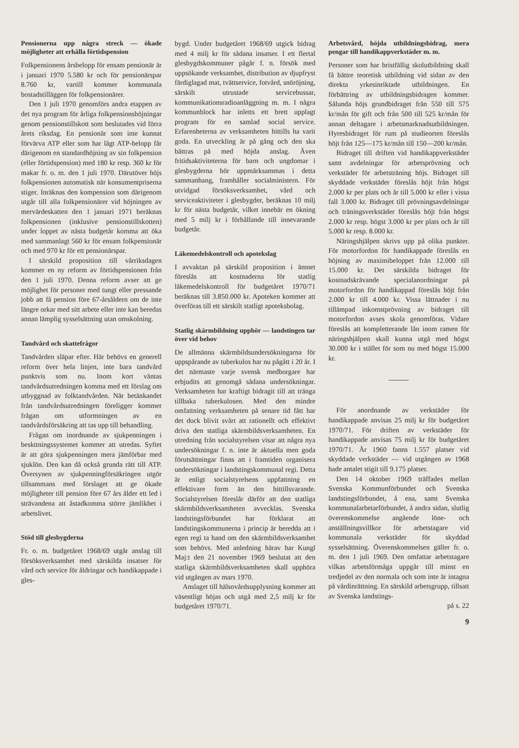Pensionerna upp några streck — ökade möjligheter att erhålla förtidspension
Folkpensionens årsbelopp för ensam pensionär är i januari 1970 5.580 kr och för pensionärspar 8.760 kr, vartill kommer kommunala bostadstilläggen för folkpensionärer.
Den 1 juli 1970 genomförs andra etappen av det nya program för årliga folkpensionshöjningar genom pensionstillskott som beslutades vid förra årets riksdag. En pensionär som inte kunnat förvärva ATP eller som har lågt ATP-belopp får därigenom en standardhöjning av sin folkpension (eller förtidspension) med 180 kr resp. 360 kr för makar fr. o. m. den 1 juli 1970. Därutöver höjs folkpensionen automatisk när konsumentpriserna stiger. Inräknas den kompension som därigenom utgår till alla folkpensionärer vid höjningen av mervärdeskatten den 1 januari 1971 beräknas folkpensionen (inklusive pensionstillskotten) under loppet av nästa budgetår komma att öka med sammanlagt 560 kr för ensam folkpensionär och med 970 kr för ett pensionärspar.
I särskild proposition till vårriksdagen kommer en ny reform av förtidspensionen från den 1 juli 1970. Denna reform avser att ge möjlighet för personer med tungt eller pressande jobb att få pension före 67-årsåldern om de inte längre orkar med sitt arbete eller inte kan beredas annan lämplig sysselsättning utan omskolning.
Tandvård och skattefrågor
Tandvården släpar efter. Här behövs en generell reform över hela linjen, inte bara tandvård punktvis som nu. Inom kort väntas tandvårdsutredningen komma med ett förslag om utbyggnad av folktandvården. När betänkandet från tandvårdsutredningen föreligger kommer frågan om utformningen av en tandvårdsförsäkring att tas upp till behandling.
Frågan om inordnande av sjukpenningen i beskttningssystemet kommer att utredas. Syftet är att göra sjukpenningen mera jämförbar med sjuklön. Den kan då också grunda rätt till ATP. Översynen av sjukpenningförsäkringen utgör tillsammans med förslaget att ge ökade möjligheter till pension före 67 års ålder ett led i strävandena att åstadkomma större jämlikhet i arbetslivet.
Stöd till glesbygderna
Fr. o. m. budgetåret 1968/69 utgår anslag till försöksverksamhet med särskilda insatser för vård och service för åldringar och handikappade i gles-
bygd. Under budgetåret 1968/69 utgick bidrag med 4 milj kr för sådana insatser. I ett flertal glesbygdskommuner pågår f. n. försök med uppsökande verksamhet, distribution av djupfryst färdiglagad mat, tvättservice, fotvård, snöröjning, särskilt utrustade servicebussar, kommunikationsradioanläggning m. m. I några kommunblock har inletts ett brett upplagt program för en samlad social service. Erfarenheterna av verksamheten hittills ha varit goda. En utveckling är på gång och den ska bättras på med höjda anslag. Även fritidsaktiviteterna för barn och ungdomar i glesbygderna bör uppmärksammas i detta sammanhang, framhåller socialministern. För utvidgad försöksverksamhet, vård och serviceaktiviteter i glesbygder, beräknas 10 milj kr för nästa budgetår, vilket innebär en ökning med 5 milj kr i förhållande till innevarande budgetår.
Läkemedelskontroll och apotekslag
I avvaktan på särskild proposition i ämnet föreslås att kostnaderna för statlig läkemedelskontroll för budgetåret 1970/71 beräknas till 3.850.000 kr. Apoteken kommer att överföras till ett särskilt statligt apoteksbolag.
Statlig skärmbildning upphör — landstingen tar över vid behov
De allmänna skärmbildsundersökningarna för uppspårande av tuberkulos har nu pågått i 20 år. I det närmaste varje svensk medborgare har erbjudits att genomgå sådana undersökningar. Verksamheten har kraftigt bidragit till att tränga tillbaka tuberkulosen. Med den mindre omfattning verksamheten på senare tid fått har det dock blivit svårt att rationellt och effektivt driva den statliga skärmbildsverksamheten. En utredning från socialstyrelsen visar att några nya undersökningar f. n. inte är aktuella men goda förutsättningar finns att i framtiden organisera undersökningar i landstingskommunal regi. Detta är enligt socialstyrelsens uppfattning en effektivare form än den hittillsvarande. Socialstyrelsen föreslår därför att den statliga skärmbildsverksamheten avvecklas. Svenska landstingsförbundet har förklarat att landstingskommunerna i princip är beredda att i egen regi ta hand om den skärmbildsverksamhet som behövs. Med anledning härav har Kungl Maj:t den 21 november 1969 beslutat att den statliga skärmbildsverksamheten skall upphöra vid utgången av mars 1970.
Anslaget till hälsovårdsupplysning kommer att väsentligt höjas och utgå med 2,5 milj kr för budgetåret 1970/71.
Arbetsvård, höjda utbildningsbidrag, mera pengar till handikappverkstäder m. m.
Personer som har bristfällig skolutbildning skall få bättre teoretisk utbildning vid sidan av den direkta yrkesinriktade utbildningen. En förbättring av utbildningsbidragen kommer. Sålunda höjs grundbidraget från 550 till 575 kr/mån för gift och från 500 till 525 kr/mån för annan deltagare i arbetsmarknadsutbildningen. Hyresbidraget för rum på studieorten föreslås höjt från 125—175 kr/mån till 150—200 kr/mån.
Bidraget till driften vid handikappverkstäder samt avdelningar för arbetsprövning och verkstäder för arbetsträning höjs. Bidraget till skyddade verkstäder föreslås höjt från högst 2.000 kr per plats och år till 5.000 kr eller i vissa fall 3.000 kr. Bidraget till prövningsavdelningar och träningsverkstäder föreslås höjt från högst 2.000 kr resp. högst 3.000 kr per plats och år till 5.000 kr resp. 8.000 kr.
Näringshjälpen skrivs upp på olika punkter. För motorfordon för handikappade föreslås en höjning av maximibeloppet från 12.000 till 15.000 kr. Det särskilda bidraget för kostnadskrävande specialanordningar på motorfordon för handikappad föreslås höjt från 2.000 kr till 4.000 kr. Vissa lättnader i nu tillämpad inkomstprövning av bidraget till motorfordon avses skola genomföras. Vidare föreslås att kompletterande lån inom ramen för näringshjälpen skall kunna utgå med högst 30.000 kr i stället för som nu med högst 15.000 kr.
För anordnande av verkstäder för handikappade anvisas 25 milj kr för budgetåret 1970/71. För driften av verkstäder för handikappade anvisas 75 milj kr för budgetåret 1970/71. År 1960 fanns 1.557 platser vid skyddade verkstäder — vid utgången av 1968 hade antalet stigit till 9.175 platser.
Den 14 oktober 1969 träffades mellan Svenska Kommunförbundet och Svenska landstingsförbundet, å ena, samt Svenska kommunalarbetarförbundet, å andra sidan, slutlig överenskommelse angående löne- och anställningsvillkor för arbetstagare vid kommunala verkstäder för skyddad sysselsättning. Överenskommelsen gäller fr. o. m. den 1 juli 1969. Den omfattar arbetstagare vilkas arbetsförmåga uppgår till minst en tredjedel av den normala och som inte är intagna på vårdinrättning. En särskild arbetsgrupp, tillsatt av Svenska landstings-
på s. 22
9